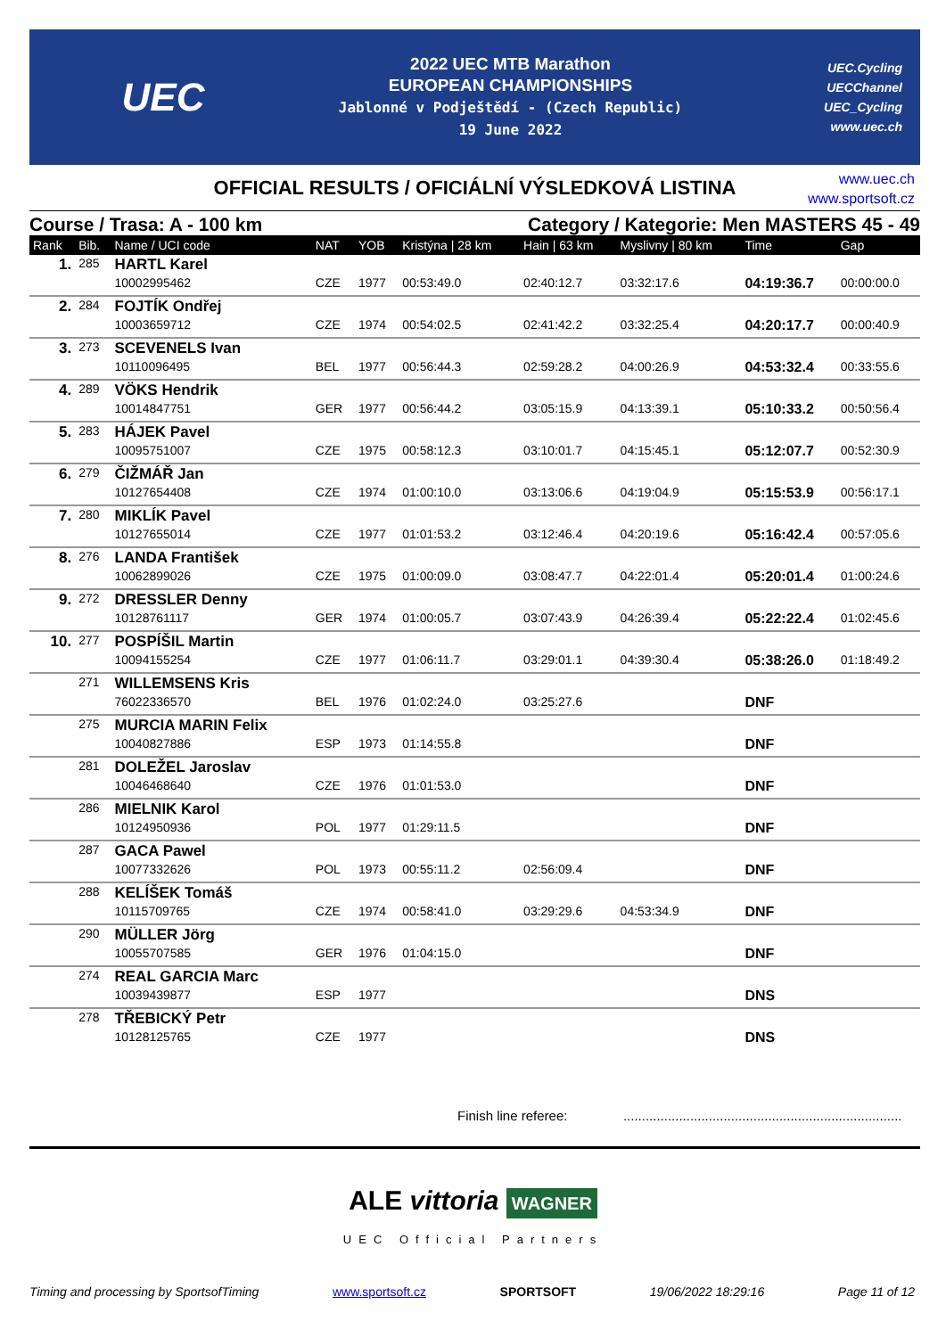UEC
2022 UEC MTB Marathon
EUROPEAN CHAMPIONSHIPS
Jablonné v Podještědí - (Czech Republic)
19 June 2022
UEC.Cycling
UECChannel
UEC_Cycling
www.uec.ch
OFFICIAL RESULTS / OFICIÁLNÍ VÝSLEDKOVÁ LISTINA
www.uec.ch
www.sportsoft.cz
Course / Trasa: A - 100 km Category / Kategorie: Men MASTERS 45 - 49
| Rank | Bib. | Name / UCI code | NAT | YOB | Kristýna / 28 km | Hain / 63 km | Myslivny / 80 km | Time | Gap |
| --- | --- | --- | --- | --- | --- | --- | --- | --- | --- |
| 1. | 285 | HARTL Karel | | | | | | | |
| | | 10002995462 | CZE | 1977 | 00:53:49.0 | 02:40:12.7 | 03:32:17.6 | 04:19:36.7 | 00:00:00.0 |
| 2. | 284 | FOJTÍK Ondřej | | | | | | | |
| | | 10003659712 | CZE | 1974 | 00:54:02.5 | 02:41:42.2 | 03:32:25.4 | 04:20:17.7 | 00:00:40.9 |
| 3. | 273 | SCEVENELS Ivan | | | | | | | |
| | | 10110096495 | BEL | 1977 | 00:56:44.3 | 02:59:28.2 | 04:00:26.9 | 04:53:32.4 | 00:33:55.6 |
| 4. | 289 | VÖKS Hendrik | | | | | | | |
| | | 10014847751 | GER | 1977 | 00:56:44.2 | 03:05:15.9 | 04:13:39.1 | 05:10:33.2 | 00:50:56.4 |
| 5. | 283 | HÁJEK Pavel | | | | | | | |
| | | 10095751007 | CZE | 1975 | 00:58:12.3 | 03:10:01.7 | 04:15:45.1 | 05:12:07.7 | 00:52:30.9 |
| 6. | 279 | ČIŽMÁŘ Jan | | | | | | | |
| | | 10127654408 | CZE | 1974 | 01:00:10.0 | 03:13:06.6 | 04:19:04.9 | 05:15:53.9 | 00:56:17.1 |
| 7. | 280 | MIKLÍK Pavel | | | | | | | |
| | | 10127655014 | CZE | 1977 | 01:01:53.2 | 03:12:46.4 | 04:20:19.6 | 05:16:42.4 | 00:57:05.6 |
| 8. | 276 | LANDA František | | | | | | | |
| | | 10062899026 | CZE | 1975 | 01:00:09.0 | 03:08:47.7 | 04:22:01.4 | 05:20:01.4 | 01:00:24.6 |
| 9. | 272 | DRESSLER Denny | | | | | | | |
| | | 10128761117 | GER | 1974 | 01:00:05.7 | 03:07:43.9 | 04:26:39.4 | 05:22:22.4 | 01:02:45.6 |
| 10. | 277 | POSPÍŠIL Martin | | | | | | | |
| | | 10094155254 | CZE | 1977 | 01:06:11.7 | 03:29:01.1 | 04:39:30.4 | 05:38:26.0 | 01:18:49.2 |
| | 271 | WILLEMSENS Kris | | | | | | | |
| | | 76022336570 | BEL | 1976 | 01:02:24.0 | 03:25:27.6 | | DNF | |
| | 275 | MURCIA MARIN Felix | | | | | | | |
| | | 10040827886 | ESP | 1973 | 01:14:55.8 | | | DNF | |
| | 281 | DOLEŽEL Jaroslav | | | | | | | |
| | | 10046468640 | CZE | 1976 | 01:01:53.0 | | | DNF | |
| | 286 | MIELNIK Karol | | | | | | | |
| | | 10124950936 | POL | 1977 | 01:29:11.5 | | | DNF | |
| | 287 | GACA Pawel | | | | | | | |
| | | 10077332626 | POL | 1973 | 00:55:11.2 | 02:56:09.4 | | DNF | |
| | 288 | KELÍŠEK Tomáš | | | | | | | |
| | | 10115709765 | CZE | 1974 | 00:58:41.0 | 03:29:29.6 | 04:53:34.9 | DNF | |
| | 290 | MÜLLER Jörg | | | | | | | |
| | | 10055707585 | GER | 1976 | 01:04:15.0 | | | DNF | |
| | 274 | REAL GARCIA Marc | | | | | | | |
| | | 10039439877 | ESP | 1977 | | | | DNS | |
| | 278 | TŘEBICKÝ Petr | | | | | | | |
| | | 10128125765 | CZE | 1977 | | | | DNS | |
Finish line referee: ...........................................................................
ALE vittoria WAGNER
UEC Official Partners
Timing and processing by SportsofTiming www.sportsoft.cz SPORTSOFT 19/06/2022 18:29:16 Page 11 of 12